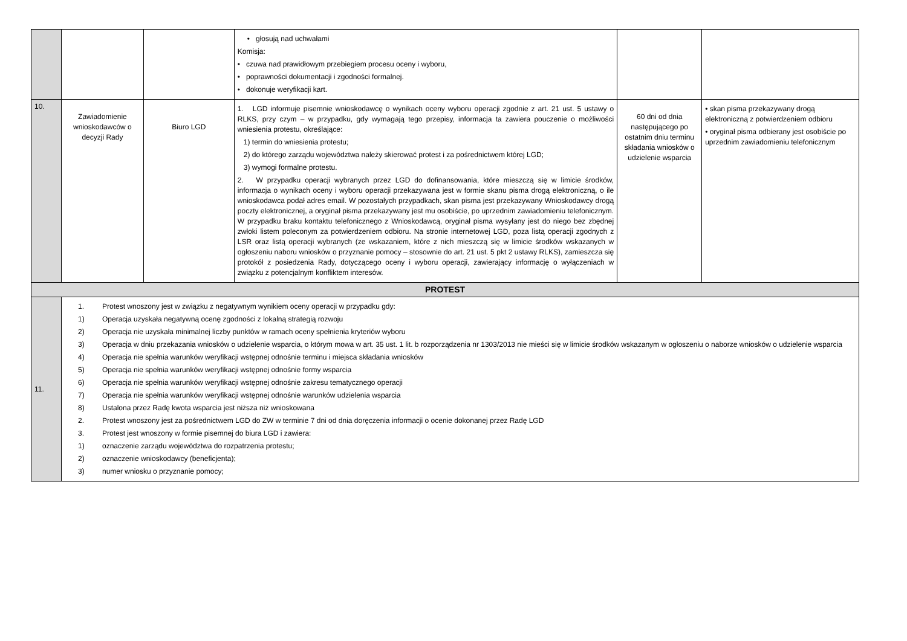| | | | • głosują nad uchwałami Komisja: • czuwa nad prawidłowym przebiegiem procesu oceny i wyboru, • poprawności dokumentacji i zgodności formalnej. • dokonuje weryfikacji kart. | | |
| 10. | Zawiadomienie wnioskodawców o decyzji Rady | Biuro LGD | 1. LGD informuje pisemnie wnioskodawcę o wynikach oceny wyboru operacji zgodnie z art. 21 ust. 5 ustawy o RLKS, przy czym – w przypadku, gdy wymagają tego przepisy, informacja ta zawiera pouczenie o możliwości wniesienia protestu, określające: 1) termin do wniesienia protestu; 2) do którego zarządu województwa należy skierować protest i za pośrednictwem której LGD; 3) wymogi formalne protestu. 2. W przypadku operacji wybranych przez LGD do dofinansowania, które mieszczą się w limicie środków, informacja o wynikach oceny i wyboru operacji przekazywana jest w formie skanu pisma drogą elektroniczną, o ile wnioskodawca podał adres email. W pozostałych przypadkach, skan pisma jest przekazywany Wnioskodawcy drogą poczty elektronicznej, a oryginał pisma przekazywany jest mu osobiście, po uprzednim zawiadomieniu telefonicznym. W przypadku braku kontaktu telefonicznego z Wnioskodawcą, oryginał pisma wysyłany jest do niego bez zbędnej zwłoki listem poleconym za potwierdzeniem odbioru. Na stronie internetowej LGD, poza listą operacji zgodnych z LSR oraz listą operacji wybranych (ze wskazaniem, które z nich mieszczą się w limicie środków wskazanych w ogłoszeniu naboru wniosków o przyznanie pomocy – stosownie do art. 21 ust. 5 pkt 2 ustawy RLKS), zamieszcza się protokół z posiedzenia Rady, dotyczącego oceny i wyboru operacji, zawierający informację o wyłączeniach w związku z potencjalnym konfliktem interesów. | 60 dni od dnia następującego po ostatnim dniu terminu składania wniosków o udzielenie wsparcia | • skan pisma przekazywany drogą elektroniczną z potwierdzeniem odbioru • oryginał pisma odbierany jest osobiście po uprzednim zawiadomieniu telefonicznym |
| PROTEST | | | | | |
| 11. | 1. Protest wnoszony jest w związku z negatywnym wynikiem oceny operacji w przypadku gdy: 1) Operacja uzyskała negatywną ocenę zgodności z lokalną strategią rozwoju 2) Operacja nie uzyskała minimalnej liczby punktów w ramach oceny spełnienia kryteriów wyboru 3) Operacja w dniu przekazania wniosków o udzielenie wsparcia, o którym mowa w art. 35 ust. 1 lit. b rozporządzenia nr 1303/2013 nie mieści się w limicie środków wskazanym w ogłoszeniu o naborze wniosków o udzielenie wsparcia 4) Operacja nie spełnia warunków weryfikacji wstępnej odnośnie terminu i miejsca składania wniosków 5) Operacja nie spełnia warunków weryfikacji wstępnej odnośnie formy wsparcia 6) Operacja nie spełnia warunków weryfikacji wstępnej odnośnie zakresu tematycznego operacji 7) Operacja nie spełnia warunków weryfikacji wstępnej odnośnie warunków udzielenia wsparcia 8) Ustalona przez Radę kwota wsparcia jest niższa niż wnioskowana 2. Protest wnoszony jest za pośrednictwem LGD do ZW w terminie 7 dni od dnia doręczenia informacji o ocenie dokonanej przez Radę LGD 3. Protest jest wnoszony w formie pisemnej do biura LGD i zawiera: 1) oznaczenie zarządu województwa do rozpatrzenia protestu; 2) oznaczenie wnioskodawcy (beneficjenta); 3) numer wniosku o przyznanie pomocy; | | | | |